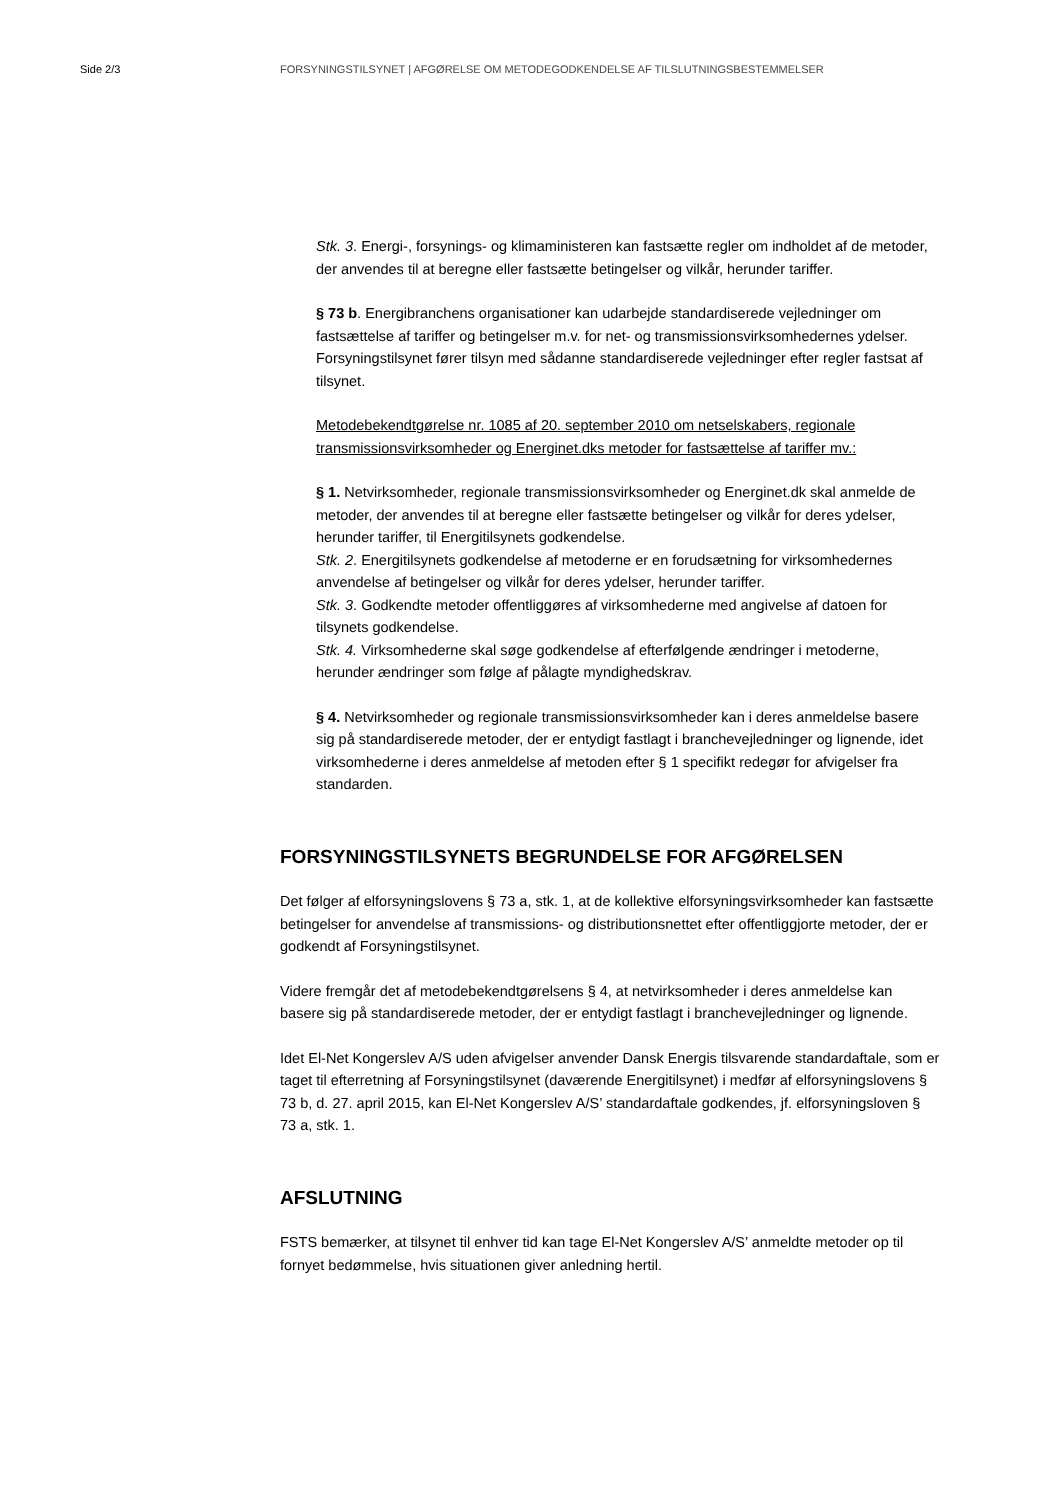Side 2/3 FORSYNINGSTILSYNET | AFGØRELSE OM METODEGODKENDELSE AF TILSLUTNINGSBESTEMMELSER
Stk. 3. Energi-, forsynings- og klimaministeren kan fastsætte regler om indholdet af de metoder, der anvendes til at beregne eller fastsætte betingelser og vilkår, herunder tariffer.
§ 73 b. Energibranchens organisationer kan udarbejde standardiserede vejledninger om fastsættelse af tariffer og betingelser m.v. for net- og transmissionsvirksomhedernes ydelser. Forsyningstilsynet fører tilsyn med sådanne standardiserede vejledninger efter regler fastsat af tilsynet.
Metodebekendtgørelse nr. 1085 af 20. september 2010 om netselskabers, regionale transmissionsvirksomheder og Energinet.dks metoder for fastsættelse af tariffer mv.:
§ 1. Netvirksomheder, regionale transmissionsvirksomheder og Energinet.dk skal anmelde de metoder, der anvendes til at beregne eller fastsætte betingelser og vilkår for deres ydelser, herunder tariffer, til Energitilsynets godkendelse.
Stk. 2. Energitilsynets godkendelse af metoderne er en forudsætning for virksomhedernes anvendelse af betingelser og vilkår for deres ydelser, herunder tariffer.
Stk. 3. Godkendte metoder offentliggøres af virksomhederne med angivelse af datoen for tilsynets godkendelse.
Stk. 4. Virksomhederne skal søge godkendelse af efterfølgende ændringer i metoderne, herunder ændringer som følge af pålagte myndighedskrav.
§ 4. Netvirksomheder og regionale transmissionsvirksomheder kan i deres anmeldelse basere sig på standardiserede metoder, der er entydigt fastlagt i branchevejledninger og lignende, idet virksomhederne i deres anmeldelse af metoden efter § 1 specifikt redegør for afvigelser fra standarden.
FORSYNINGSTILSYNETS BEGRUNDELSE FOR AFGØRELSEN
Det følger af elforsyningslovens § 73 a, stk. 1, at de kollektive elforsyningsvirksomheder kan fastsætte betingelser for anvendelse af transmissions- og distributionsnettet efter offentliggjorte metoder, der er godkendt af Forsyningstilsynet.
Videre fremgår det af metodebekendtgørelsens § 4, at netvirksomheder i deres anmeldelse kan basere sig på standardiserede metoder, der er entydigt fastlagt i branchevejledninger og lignende.
Idet El-Net Kongerslev A/S uden afvigelser anvender Dansk Energis tilsvarende standardaftale, som er taget til efterretning af Forsyningstilsynet (daværende Energitilsynet) i medfør af elforsyningslovens § 73 b, d. 27. april 2015, kan El-Net Kongerslev A/S’ standardaftale godkendes, jf. elforsyningsloven § 73 a, stk. 1.
AFSLUTNING
FSTS bemærker, at tilsynet til enhver tid kan tage El-Net Kongerslev A/S’ anmeldte metoder op til fornyet bedømmelse, hvis situationen giver anledning hertil.